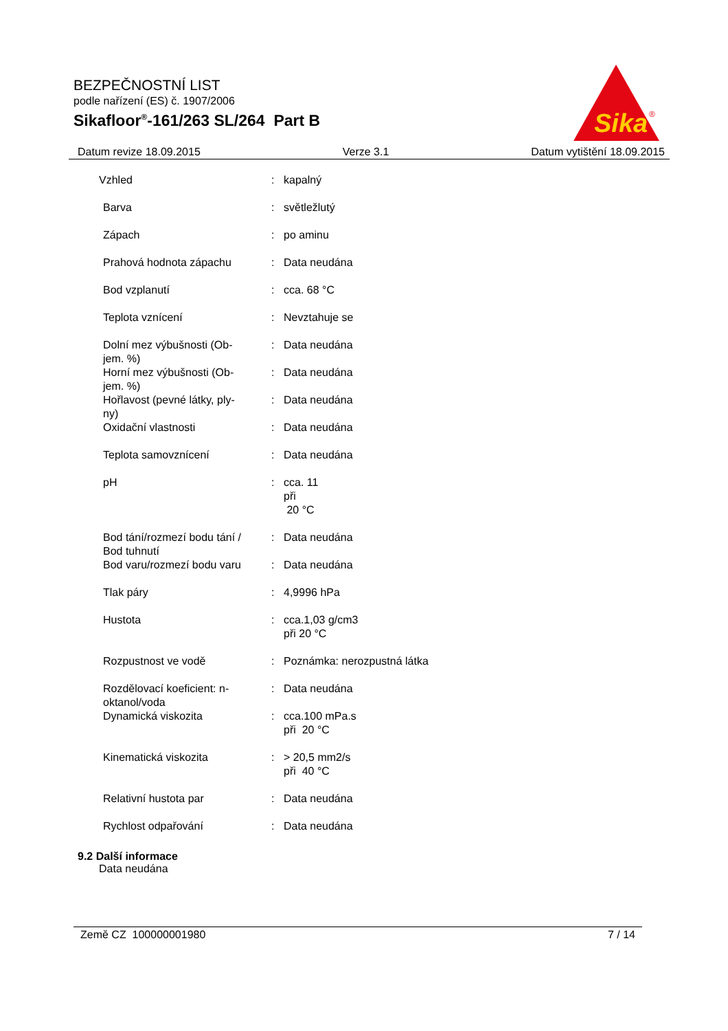BEZPEČNOSTNÍ LIST
podle nařízení (ES) č. 1907/2006
Sikafloor<sup>®</sup>-161/263 SL/264 Part B
Sika
®
Datum revize 18.09.2015 Verze 3.1 Datum vytištění 18.09.2015
| Vzhled | : | kapalný |
| Barva | : | světležlutý |
| Zápach | : | po aminu |
| Prahová hodnota zápachu | : | Data neudána |
| Bod vzplanutí | : | cca. 68 °C |
| Teplota vznícení | : | Nevztahuje se |
| Dolní mez výbušnosti (Ob- jem. %) | : | Data neudána |
| Horní mez výbušnosti (Ob- jem. %) | : | Data neudána |
| Hořlavost (pevné látky, ply- ny) | : | Data neudána |
| Oxidační vlastnosti | : | Data neudána |
| Teplota samovznícení | : | Data neudána |
| pH | : | cca. 11 při 20 °C |
| Bod tání/rozmezí bodu tání / Bod tuhnutí | : | Data neudána |
| Bod varu/rozmezí bodu varu | : | Data neudána |
| Tlak páry | : | 4,9996 hPa |
| Hustota | : | cca.1,03 g/cm3 při 20 °C |
| Rozpustnost ve vodě | : | Poznámka: nerozpustná látka |
| Rozdělovací koeficient: n- oktanol/voda | : | Data neudána |
| Dynamická viskozita | : | cca.100 mPa.s při 20 °C |
| Kinematická viskozita | : | > 20,5 mm2/s při 40 °C |
| Relativní hustota par | : | Data neudána |
| Rychlost odpařování | : | Data neudána |
9.2 Další informace
Data neudána
Země CZ 100000001980 7 / 14